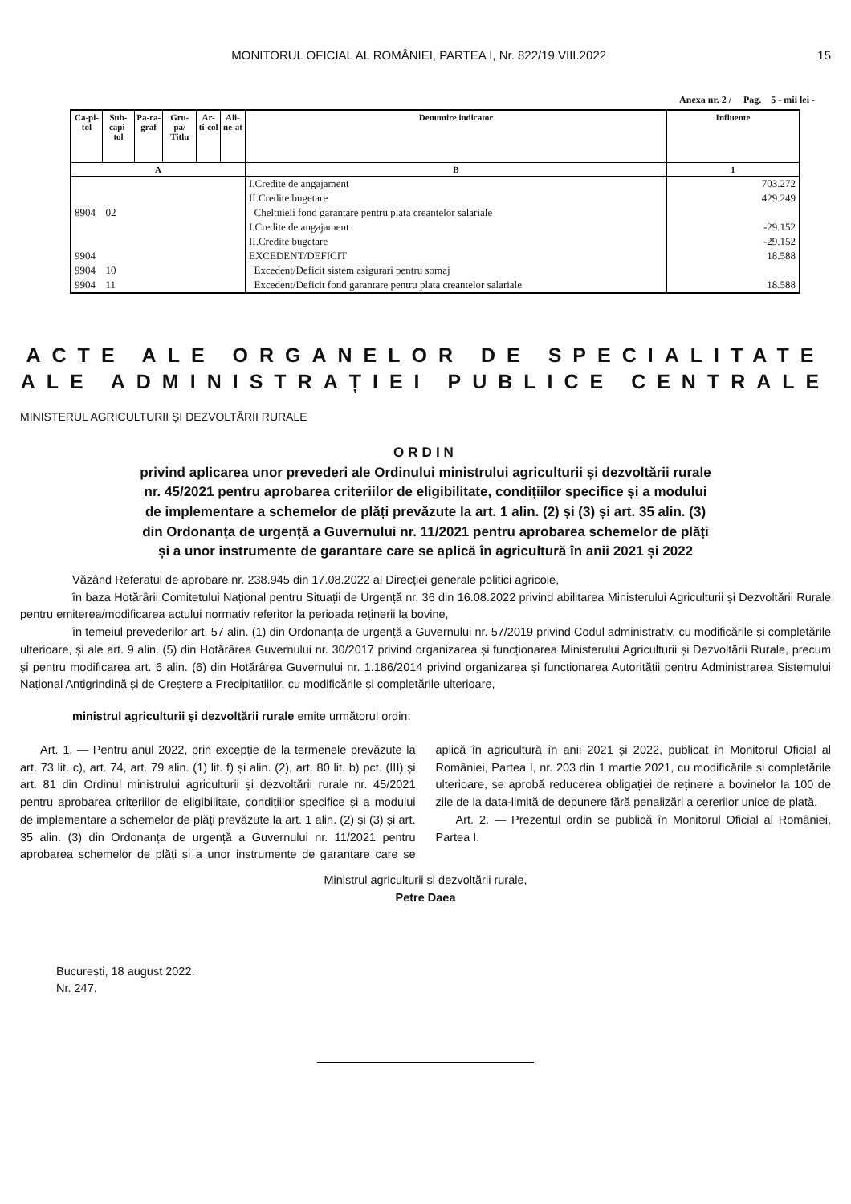MONITORUL OFICIAL AL ROMÂNIEI, PARTEA I, Nr. 822/19.VIII.2022 15
Anexa nr. 2 / Pag. 5 - mii lei -
| Ca-pi-tol | Sub-capi-tol | Pa-ra-graf | Gru-pa/ Titlu | Ar-ti-col | Ali-ne-at | Denumire indicator | Influente |
| --- | --- | --- | --- | --- | --- | --- | --- |
| A | | | | | | B | 1 |
| | | | | | | I.Credite de angajament | 703.272 |
| | | | | | | II.Credite bugetare | 429.249 |
| 8904 | 02 | | | | | Cheltuieli fond garantare pentru plata creantelor salariale | |
| | | | | | | I.Credite de angajament | -29.152 |
| | | | | | | II.Credite bugetare | -29.152 |
| 9904 | | | | | | EXCEDENT/DEFICIT | 18.588 |
| 9904 | 10 | | | | | Excedent/Deficit sistem asigurari pentru somaj | |
| 9904 | 11 | | | | | Excedent/Deficit fond garantare pentru plata creantelor salariale | 18.588 |
ACTE ALE ORGANELOR DE SPECIALITATE
ALE ADMINISTRAȚIEI PUBLICE CENTRALE
MINISTERUL AGRICULTURII ȘI DEZVOLTĂRII RURALE
ORDIN
privind aplicarea unor prevederi ale Ordinului ministrului agriculturii și dezvoltării rurale
nr. 45/2021 pentru aprobarea criteriilor de eligibilitate, condițiilor specifice și a modului
de implementare a schemelor de plăți prevăzute la art. 1 alin. (2) și (3) și art. 35 alin. (3)
din Ordonanța de urgență a Guvernului nr. 11/2021 pentru aprobarea schemelor de plăți
și a unor instrumente de garantare care se aplică în agricultură în anii 2021 și 2022
Văzând Referatul de aprobare nr. 238.945 din 17.08.2022 al Direcției generale politici agricole,
în baza Hotărârii Comitetului Național pentru Situații de Urgență nr. 36 din 16.08.2022 privind abilitarea Ministerului Agriculturii și Dezvoltării Rurale pentru emiterea/modificarea actului normativ referitor la perioada reținerii la bovine,
în temeiul prevederilor art. 57 alin. (1) din Ordonanța de urgență a Guvernului nr. 57/2019 privind Codul administrativ, cu modificările și completările ulterioare, și ale art. 9 alin. (5) din Hotărârea Guvernului nr. 30/2017 privind organizarea și funcționarea Ministerului Agriculturii și Dezvoltării Rurale, precum și pentru modificarea art. 6 alin. (6) din Hotărârea Guvernului nr. 1.186/2014 privind organizarea și funcționarea Autorității pentru Administrarea Sistemului Național Antigrindină și de Creștere a Precipitațiilor, cu modificările și completările ulterioare,
ministrul agriculturii și dezvoltării rurale emite următorul ordin:
Art. 1. — Pentru anul 2022, prin excepție de la termenele prevăzute la art. 73 lit. c), art. 74, art. 79 alin. (1) lit. f) și alin. (2), art. 80 lit. b) pct. (III) și art. 81 din Ordinul ministrului agriculturii și dezvoltării rurale nr. 45/2021 pentru aprobarea criteriilor de eligibilitate, condițiilor specifice și a modului de implementare a schemelor de plăți prevăzute la art. 1 alin. (2) și (3) și art. 35 alin. (3) din Ordonanța de urgență a Guvernului nr. 11/2021 pentru aprobarea schemelor de plăți și a unor instrumente de garantare care se aplică în agricultură în anii 2021 și 2022, publicat în Monitorul Oficial al României, Partea I, nr. 203 din 1 martie 2021, cu modificările și completările ulterioare, se aprobă reducerea obligației de reținere a bovinelor la 100 de zile de la data-limită de depunere fără penalizări a cererilor unice de plată.
Art. 2. — Prezentul ordin se publică în Monitorul Oficial al României, Partea I.
Ministrul agriculturii și dezvoltării rurale,
Petre Daea
București, 18 august 2022.
Nr. 247.